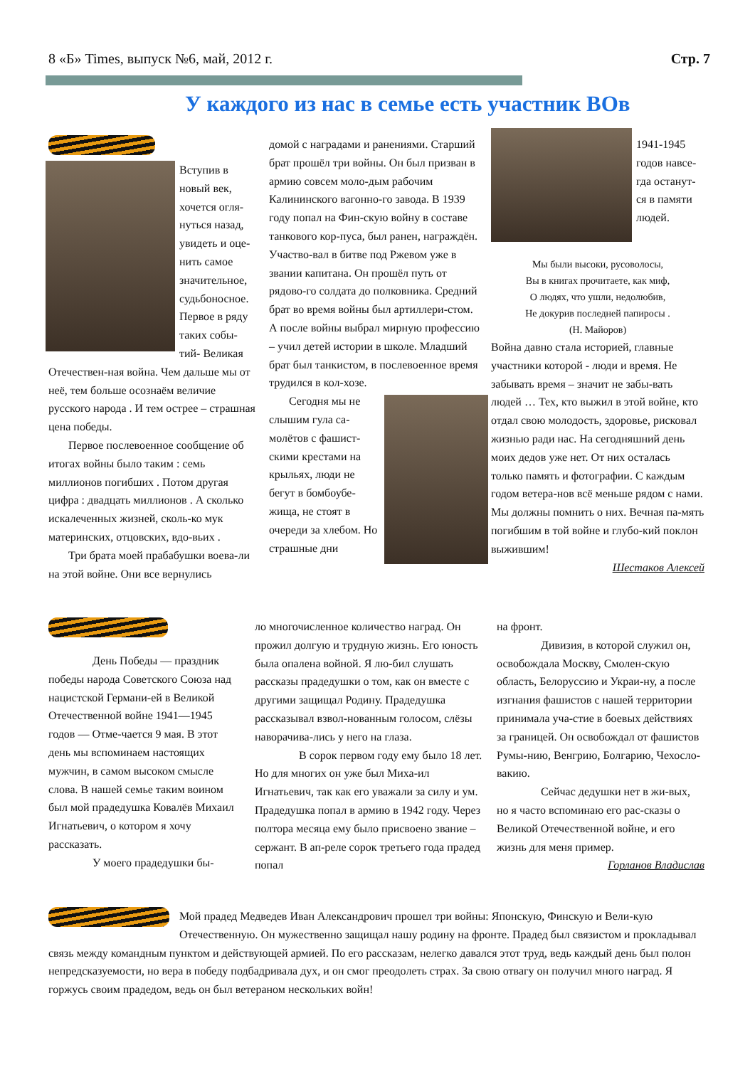8 «Б» Times, выпуск №6, май, 2012 г. Стр. 7
У каждого из нас в семье есть участник ВОв
Вступив в новый век, хочется огля-нуться назад, увидеть и оце-нить самое значительное, судьбоносное. Первое в ряду таких собы-тий- Великая Отечествен-ная война. Чем дальше мы от неё, тем больше осознаём величие русского народа . И тем острее – страшная цена победы.
Первое послевоенное сообщение об итогах войны было таким : семь миллионов погибших . Потом другая цифра : двадцать миллионов . А сколько искалеченных жизней, сколь-ко мук материнских, отцовских, вдо-вьих .
Три брата моей прабабушки воева-ли на этой войне. Они все вернулись
домой с наградами и ранениями. Старший брат прошёл три войны. Он был призван в армию совсем моло-дым рабочим Калининского вагонно-го завода. В 1939 году попал на Фин-скую войну в составе танкового кор-пуса, был ранен, награждён. Участво-вал в битве под Ржевом уже в звании капитана. Он прошёл путь от рядово-го солдата до полковника. Средний брат во время войны был артиллери-стом. А после войны выбрал мирную профессию – учил детей истории в школе. Младший брат был танкистом, в послевоенное время трудился в кол-хозе.
Сегодня мы не слышим гула са-молётов с фашист-скими крестами на крыльях, люди не бегут в бомбоубе-жища, не стоят в очереди за хлебом. Но страшные дни
1941-1945 годов навсе-гда останут-ся в памяти людей.
Мы были высоки, русоволосы,
Вы в книгах прочитаете, как миф,
О людях, что ушли, недолюбив,
Не докурив последней папиросы .
(Н. Майоров)
Война давно стала историей, главные участники которой - люди и время. Не забывать время – значит не забы-вать людей … Тех, кто выжил в этой войне, кто отдал свою молодость, здоровье, рисковал жизнью ради нас. На сегодняшний день моих дедов уже нет. От них осталась только память и фотографии. С каждым годом ветера-нов всё меньше рядом с нами. Мы должны помнить о них. Вечная па-мять погибшим в той войне и глубо-кий поклон выжившим!
Шестаков Алексей
День Победы — праздник победы народа Советского Союза над нацистской Германи-ей в Великой Отечественной войне 1941—1945 годов — Отме-чается 9 мая. В этот день мы вспоминаем настоящих мужчин, в самом высоком смысле слова. В нашей семье таким воином был мой прадедушка Ковалёв Михаил Игнатьевич, о котором я хочу рассказать.
У моего прадедушки бы-
ло многочисленное количество наград. Он прожил долгую и трудную жизнь. Его юность была опалена войной. Я лю-бил слушать рассказы прадедушки о том, как он вместе с другими защищал Родину. Прадедушка рассказывал взвол-нованным голосом, слёзы наворачива-лись у него на глаза.
В сорок первом году ему было 18 лет. Но для многих он уже был Миха-ил Игнатьевич, так как его уважали за силу и ум. Прадедушка попал в армию в 1942 году. Через полтора месяца ему было присвоено звание – сержант. В ап-реле сорок третьего года прадед попал
на фронт.
Дивизия, в которой служил он, освобождала Москву, Смолен-скую область, Белоруссию и Украи-ну, а после изгнания фашистов с нашей территории принимала уча-стие в боевых действиях за границей. Он освобождал от фашистов Румы-нию, Венгрию, Болгарию, Чехосло-вакию.
Сейчас дедушки нет в жи-вых, но я часто вспоминаю его рас-сказы о Великой Отечественной войне, и его жизнь для меня пример.
Горланов Владислав
Мой прадед Медведев Иван Александрович прошел три войны: Японскую, Финскую и Вели-кую Отечественную. Он мужественно защищал нашу родину на фронте. Прадед был связистом и прокладывал связь между командным пунктом и действующей армией. По его рассказам, нелегко давался этот труд, ведь каждый день был полон непредсказуемости, но вера в победу подбадривала дух, и он смог преодолеть страх. За свою отвагу он получил много наград. Я горжусь своим прадедом, ведь он был ветераном нескольких войн!